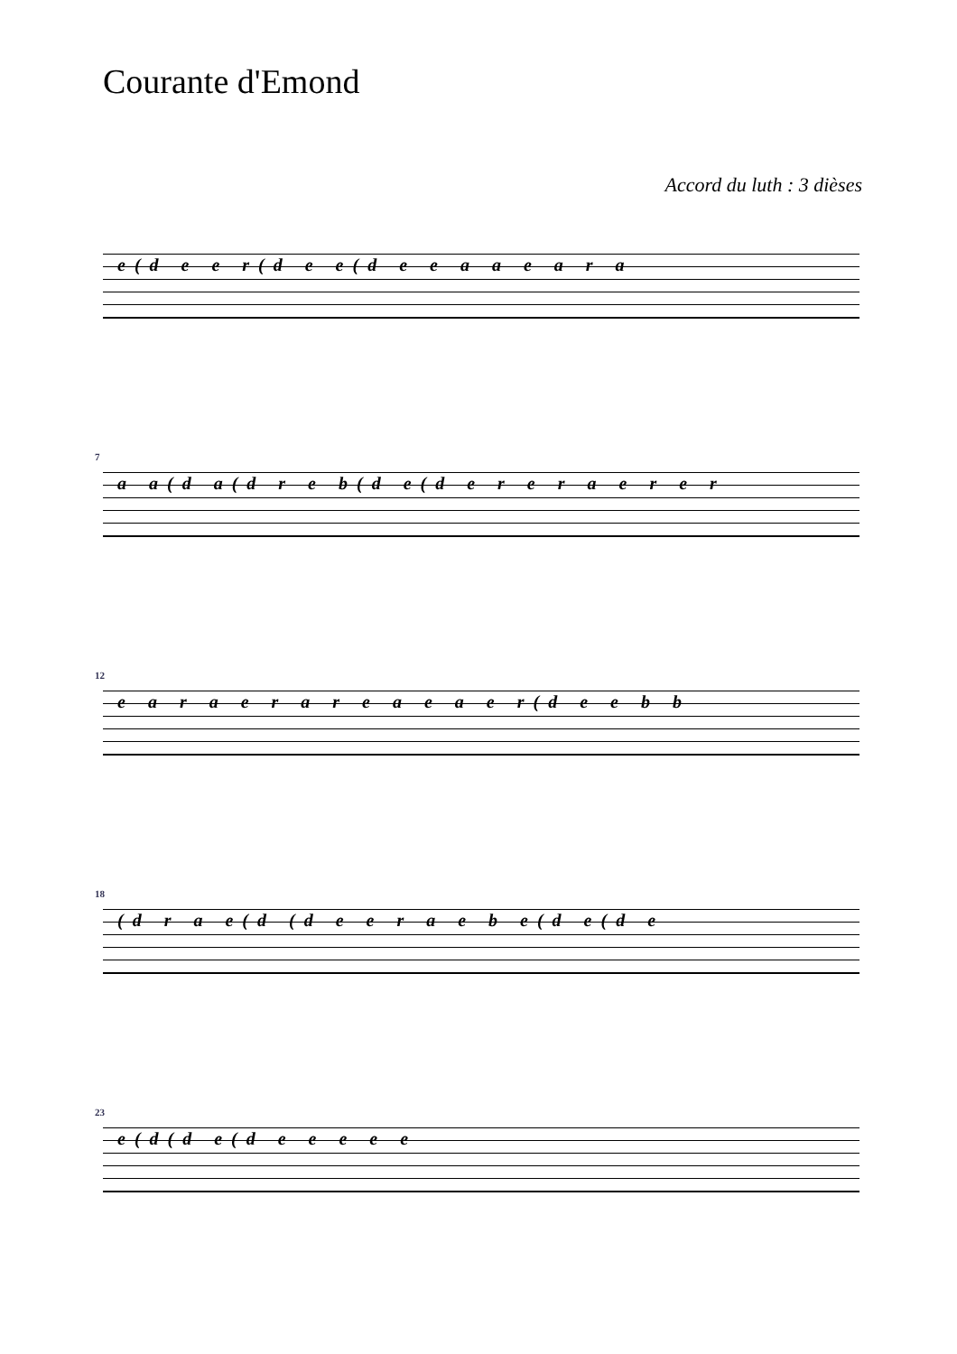Courante d'Emond
Accord du luth : 3 dièses
e(d e e r(d e e(d e e a a e a r a
7
a a(d a(d r e b(d e(d e r e r a e r e r
12
e a r a e r a r e a e a e r(d e e b b
18
(d r a e(d (d e e r a e b e(d e(d e
23
e(d(d e(d e e e e e